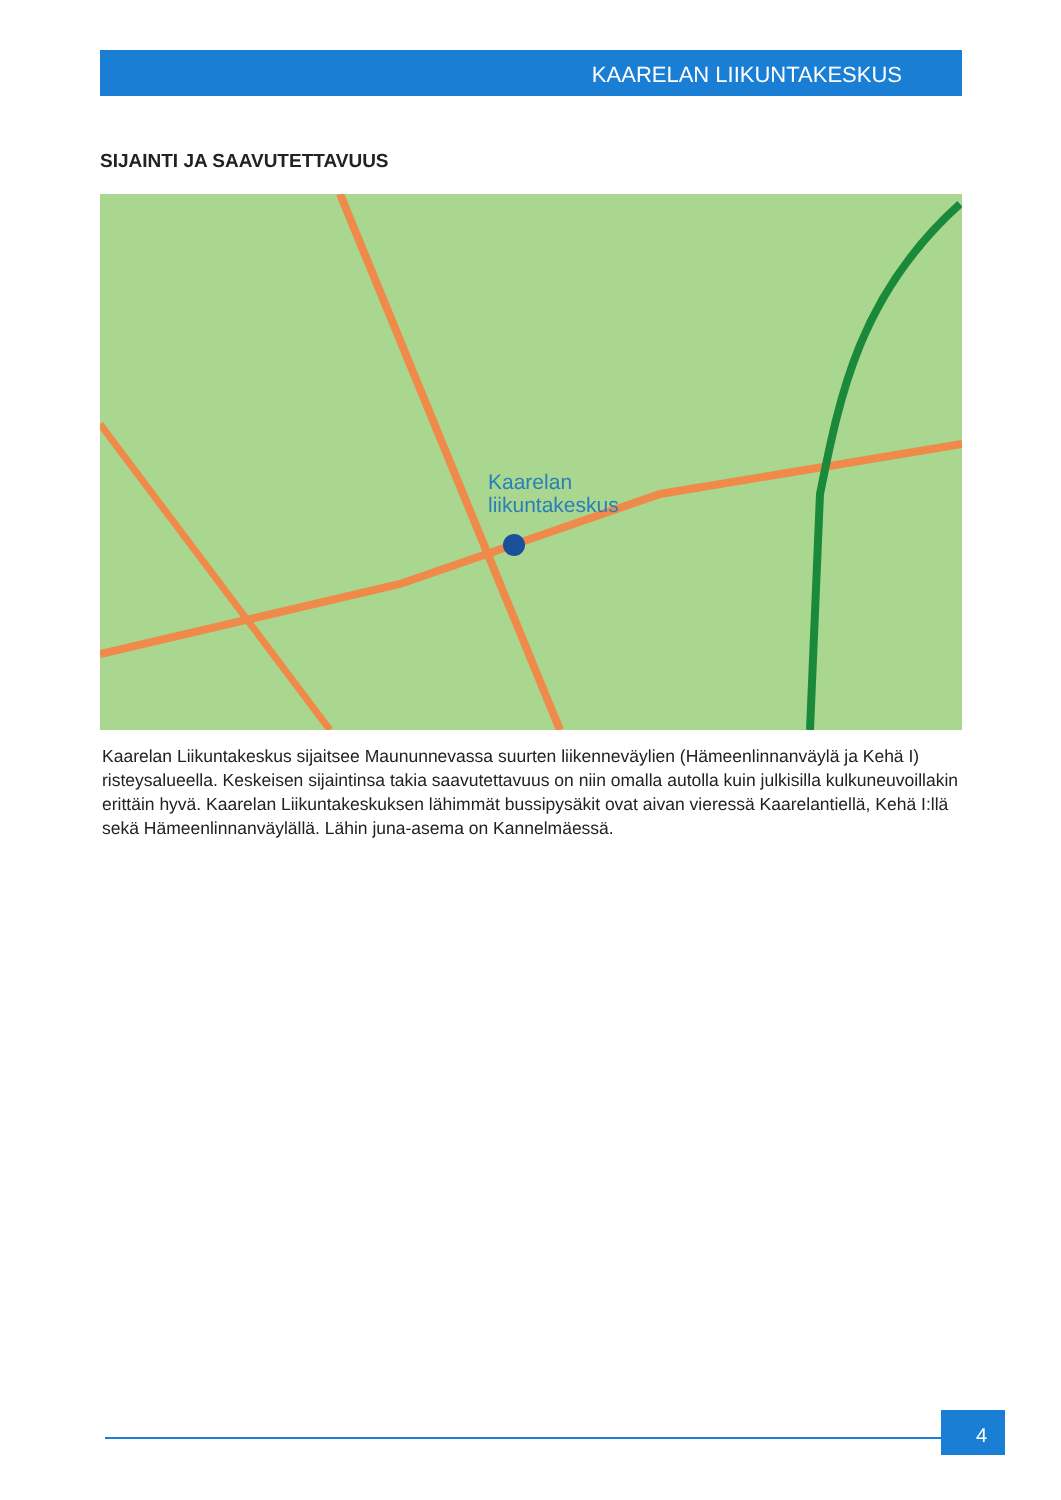KAARELAN LIIKUNTAKESKUS
SIJAINTI JA SAAVUTETTAVUUS
Kaarelan
liikuntakeskus
Kaarelan Liikuntakeskus sijaitsee Maununnevassa suurten liikenneväylien (Hämeenlinnanväylä ja Kehä I) risteysalueella. Keskeisen sijaintinsa takia saavutettavuus on niin omalla autolla kuin julkisilla kulkuneuvoillakin erittäin hyvä. Kaarelan Liikuntakeskuksen lähimmät bussipysäkit ovat aivan vieressä Kaarelantiellä, Kehä I:llä sekä Hämeenlinnanväylällä. Lähin juna-asema on Kannelmäessä.
4